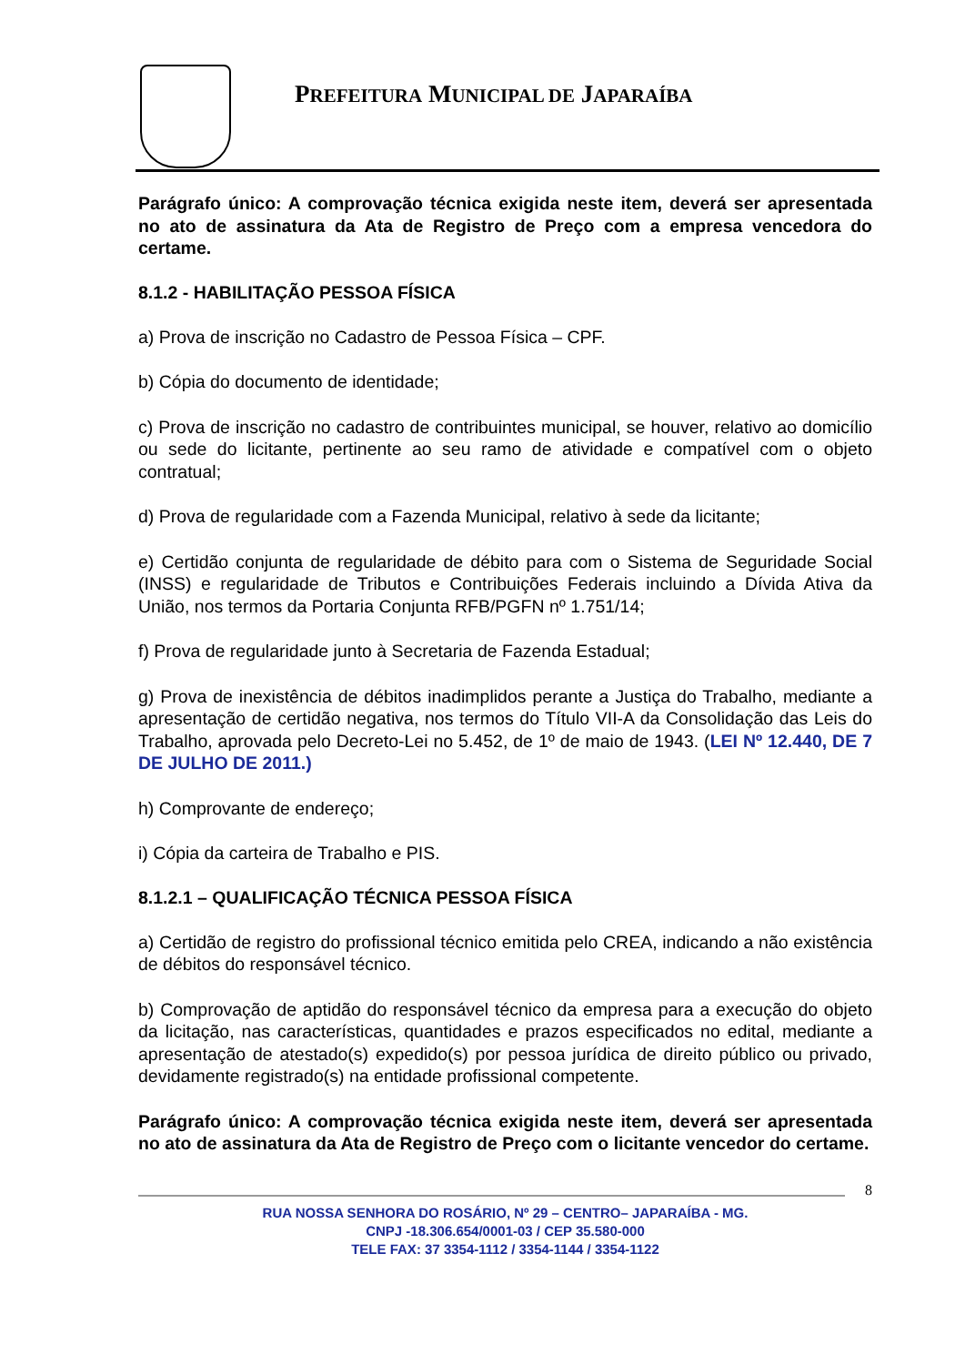PREFEITURA MUNICIPAL DE JAPARAÍBA
Parágrafo único: A comprovação técnica exigida neste item, deverá ser apresentada no ato de assinatura da Ata de Registro de Preço com a empresa vencedora do certame.
8.1.2 - HABILITAÇÃO PESSOA FÍSICA
a) Prova de inscrição no Cadastro de Pessoa Física – CPF.
b) Cópia do documento de identidade;
c) Prova de inscrição no cadastro de contribuintes municipal, se houver, relativo ao domicílio ou sede do licitante, pertinente ao seu ramo de atividade e compatível com o objeto contratual;
d) Prova de regularidade com a Fazenda Municipal, relativo à sede da licitante;
e) Certidão conjunta de regularidade de débito para com o Sistema de Seguridade Social (INSS) e regularidade de Tributos e Contribuições Federais incluindo a Dívida Ativa da União, nos termos da Portaria Conjunta RFB/PGFN nº 1.751/14;
f) Prova de regularidade junto à Secretaria de Fazenda Estadual;
g) Prova de inexistência de débitos inadimplidos perante a Justiça do Trabalho, mediante a apresentação de certidão negativa, nos termos do Título VII-A da Consolidação das Leis do Trabalho, aprovada pelo Decreto-Lei no 5.452, de 1º de maio de 1943. (LEI Nº 12.440, DE 7 DE JULHO DE 2011.)
h) Comprovante de endereço;
i) Cópia da carteira de Trabalho e PIS.
8.1.2.1 – QUALIFICAÇÃO TÉCNICA PESSOA FÍSICA
a) Certidão de registro do profissional técnico emitida pelo CREA, indicando a não existência de débitos do responsável técnico.
b) Comprovação de aptidão do responsável técnico da empresa para a execução do objeto da licitação, nas características, quantidades e prazos especificados no edital, mediante a apresentação de atestado(s) expedido(s) por pessoa jurídica de direito público ou privado, devidamente registrado(s) na entidade profissional competente.
Parágrafo único: A comprovação técnica exigida neste item, deverá ser apresentada no ato de assinatura da Ata de Registro de Preço com o licitante vencedor do certame.
8
RUA NOSSA SENHORA DO ROSÁRIO, Nº 29 – CENTRO– JAPARAÍBA - MG.
CNPJ -18.306.654/0001-03 / CEP 35.580-000
TELE FAX: 37 3354-1112 / 3354-1144 / 3354-1122